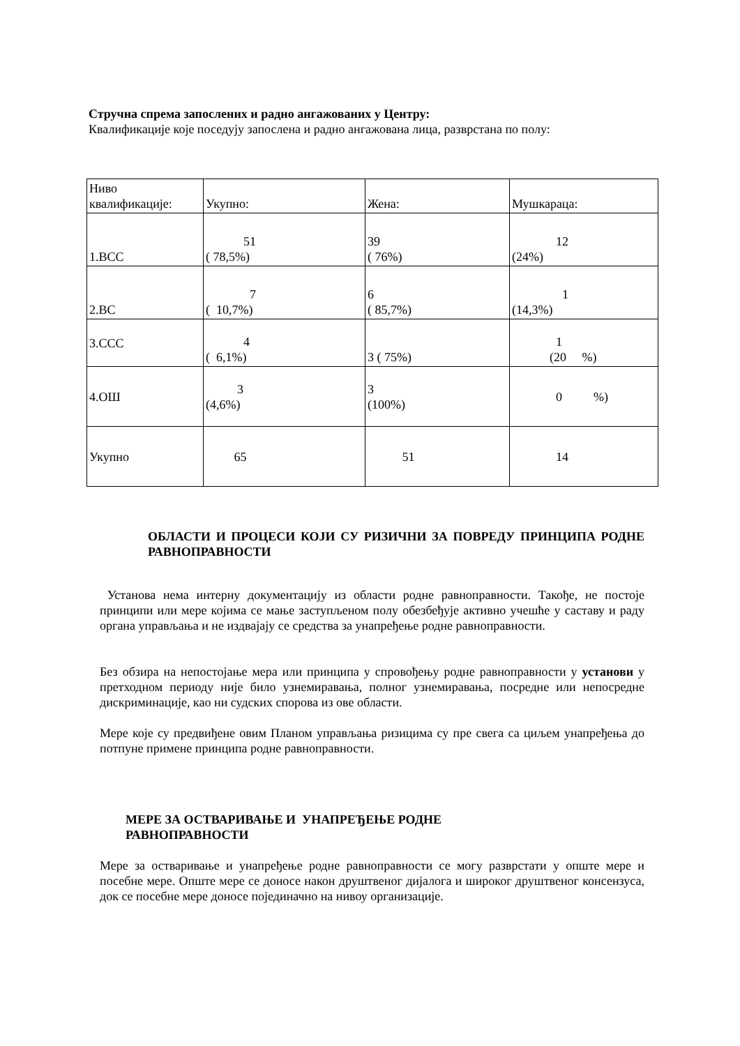Стручна спрема запослених и радно ангажованих у Центру:
Квалификације које поседују запослена и радно ангажована лица, разврстана по полу:
| Ниво квалификације: | Укупно: | Жена: | Мушкараца: |
| 1.ВСС | 51 ( 78,5%) | 39 ( 76%) | 12 (24%) |
| 2.ВС | 7 ( 10,7%) | 6 ( 85,7%) | 1 (14,3%) |
| 3.ССС | 4 ( 6,1%) | 3 ( 75%) | 1 (20 %) |
| 4.ОШ | 3 (4,6%) | 3 (100%) | 0 %) |
| Укупно | 65 | 51 | 14 |
ОБЛАСТИ И ПРОЦЕСИ КОЈИ СУ РИЗИЧНИ ЗА ПОВРЕДУ ПРИНЦИПА РОДНЕ РАВНОПРАВНОСТИ
Установа нема интерну документацију из области родне равноправности. Такође, не постоје принципи или мере којима се мање заступљеном полу обезбеђује активно учешће у саставу и раду органа управљања и не издвајају се средства за унапређење родне равноправности.
Без обзира на непостојање мера или принципа у спровођењу родне равноправности у установи у претходном периоду није било узнемиравања, полног узнемиравања, посредне или непосредне дискриминације, као ни судских спорова из ове области.
Мере које су предвиђене овим Планом управљања ризицима су пре свега са циљем унапређења до потпуне примене принципа родне равноправности.
МЕРЕ ЗА ОСТВАРИВАЊЕ И УНАПРЕЂЕЊЕ РОДНЕ РАВНОПРАВНОСТИ
Мере за остваривање и унапређење родне равноправности се могу разврстати у опште мере и посебне мере. Опште мере се доносе након друштвеног дијалога и широког друштвеног консензуса, док се посебне мере доносе појединачно на нивоу организације.